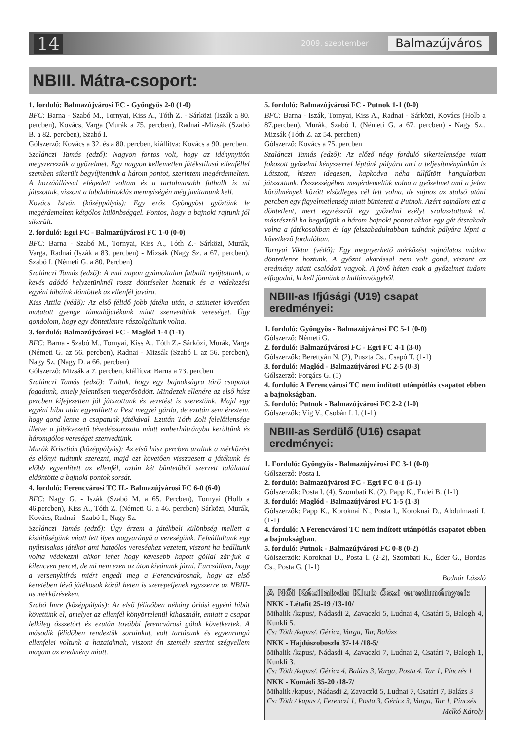14 2009. szeptember Balmazújváros
NBIII. Mátra-csoport:
1. forduló: Balmazújvárosi FC - Gyöngyös 2-0 (1-0)
BFC: Barna - Szabó M., Tornyai, Kiss A., Tóth Z. - Sárközi (Iszák a 80. percben), Kovács, Varga (Murák a 75. percben), Radnai -Mizsák (Szabó B. a 82. percben), Szabó I.
Gólszerző: Kovács a 32. és a 80. percben, kiállítva: Kovács a 90. percben.
Szalánczi Tamás (edző): Nagyon fontos volt, hogy az idénynyitón megszerezzük a győzelmet. Egy nagyon kellemetlen játékstílusú ellenféllel szemben sikerült begyűjtenünk a három pontot, szerintem megérdemelten. A hozzáállással elégedett voltam és a tartalmasabb futballt is mi játszottuk, viszont a labdabirtoklás mennyiségén még javítanunk kell.
Kovács István (középpályás): Egy erős Gyöngyöst győztünk le megérdemelten kétgólos különbséggel. Fontos, hogy a bajnoki rajtunk jól sikerült.
2. forduló: Egri FC - Balmazújvárosi FC 1-0 (0-0)
BFC: Barna - Szabó M., Tornyai, Kiss A., Tóth Z.- Sárközi, Murák, Varga, Radnai (Iszák a 83. percben) - Mizsák (Nagy Sz. a 67. percben), Szabó I. (Németi G. a 80. Percben)
Szalánczi Tamás (edző): A mai napon gyámoltalan futballt nyújtottunk, a kevés adódó helyzetünknél rossz döntéseket hoztunk és a védekezési egyéni hibáink döntöttek az ellenfél javára.
Kiss Attila (védő): Az első félidő jobb játéka után, a szünetet követően mutatott gyenge támadójátékunk miatt szenvedtünk vereséget. Úgy gondolom, hogy egy döntetlenre rászolgáltunk volna.
3. forduló: Balmazújvárosi FC - Maglód 1-4 (1-1)
BFC: Barna - Szabó M., Tornyai, Kiss A., Tóth Z.- Sárközi, Murák, Varga (Németi G. az 56. percben), Radnai - Mizsák (Szabó I. az 56. percben), Nagy Sz. (Nagy D. a 66. percben)
Gólszerző: Mizsák a 7. percben, kiállítva: Barna a 73. percben
Szalánczi Tamás (edző): Tudtuk, hogy egy bajnokságra törő csapatot fogadunk, amely jelentősen megerősödött. Mindezek ellenére az első húsz percben kifejezetten jól játszottunk és vezetést is szereztünk. Majd egy egyéni hiba után egyenlített a Pest megyei gárda, de ezután sem éreztem, hogy gond lenne a csapatunk játékával. Ezután Tóth Zoli felelőtlensége illetve a játékvezető tévedéssorozata miatt emberhátrányba kerültünk és háromgólos vereséget szenvedtünk.
Murák Krisztián (középpályás): Az első húsz percben uraltuk a mérkőzést és előnyt tudtunk szerezni, majd ezt követően visszaesett a játékunk és előbb egyenlített az ellenfél, aztán két büntetőből szerzett találattal eldöntötte a bajnoki pontok sorsát.
4. forduló: Ferencvárosi TC II.- Balmazújvárosi FC 6-0 (6-0)
BFC: Nagy G. - Iszák (Szabó M. a 65. Percben), Tornyai (Holb a 46.percben), Kiss A., Tóth Z. (Németi G. a 46. percben) Sárközi, Murák, Kovács, Radnai - Szabó I., Nagy Sz.
Szalánczi Tamás (edző): Úgy érzem a játékbeli különbség mellett a kishitűségünk miatt lett ilyen nagyarányú a vereségünk. Felvállaltunk egy nyíltsisakos játékot ami hatgólos vereséghez vezetett, viszont ha beálltunk volna védekezni akkor lehet hogy kevesebb kapott góllal zár-juk a kilencven percet, de mi nem ezen az úton kívánunk járni. Furcsállom, hogy a versenykiírás miért engedi meg a Ferencvárosnak, hogy az első keretében lévő játékosok közül heten is szerepeljenek egyszerre az NBIII-as mérkőzéseken.
Szabó Imre (középpályás): Az első félidőben néhány óriási egyéni hibát követtünk el, amelyet az ellenfél könyörtelenül kihasznált, emiatt a csapat lelkileg összetört és ezután további ferencvárosi gólok következtek. A második félidőben rendeztük sorainkat, volt tartásunk és egyenrangú ellenfelei voltunk a hazaiaknak, viszont én személy szerint szégyellem magam az eredmény miatt.
5. forduló: Balmazújvárosi FC - Putnok 1-1 (0-0)
BFC: Barna - Iszák, Tornyai, Kiss A., Radnai - Sárközi, Kovács (Holb a 87.percben), Murák, Szabó I. (Németi G. a 67. percben) - Nagy Sz., Mizsák (Tóth Z. az 54. percben)
Gólszerző: Kovács a 75. percben
Szalánczi Tamás (edző): Az előző négy forduló sikertelensége miatt fokozott győzelmi kényszerrel léptünk pályára ami a teljesítményünkön is Látszott, hiszen idegesen, kapkodva néha túlfűtött hangulatban játszottunk. Összességében megérdemeltük volna a győzelmet ami a jelen körülmények között elsődleges cél lett volna, de sajnos az utolsó utáni percben egy figyelmetlenség miatt büntetett a Putnok. Azért sajnálom ezt a döntetlent, mert egyrészről egy győzelmi esélyt szalasztottunk el, másrészről ha begyűjtjük a három bajnoki pontot akkor egy gát átszakadt volna a játékosokban és így felszabadultabban tudnánk pályára lépni a következő fordulóban.
Tornyai Viktor (védő): Egy megnyerhető mérkőzést sajnálatos módon döntetlenre hoztunk. A győzni akarással nem volt gond, viszont az eredmény miatt csalódott vagyok. A jövő héten csak a győzelmet tudom elfogadni, ki kell jönnünk a hullámvölgyből.
NBIII-as Ifjúsági (U19) csapat eredményei:
1. forduló: Gyöngyös - Balmazújvárosi FC 5-1 (0-0)
Gólszerző: Németi G.
2. forduló: Balmazújvárosi FC - Egri FC 4-1 (3-0)
Gólszerzők: Berettyán N. (2), Puszta Cs., Csapó T. (1-1)
3. forduló: Maglód - Balmazújvárosi FC 2-5 (0-3)
Gólszerző: Forgács G. (5)
4. forduló: A Ferencvárosi TC nem indított utánpótlás csapatot ebben a bajnokságban.
5. forduló: Putnok - Balmazújvárosi FC 2-2 (1-0)
Gólszerzők: Víg V., Csobán I. I. (1-1)
NBIII-as Serdülő (U16) csapat eredményei:
1. Forduló: Gyöngyös - Balmazújvárosi FC 3-1 (0-0)
Gólszerző: Posta I.
2. forduló: Balmazújvárosi FC - Egri FC 8-1 (5-1)
Gólszerzők: Posta I. (4), Szombati K. (2), Papp K., Erdei B. (1-1)
3. forduló: Maglód - Balmazújvárosi FC 1-5 (1-3)
Gólszerzők: Papp K., Koroknai N., Posta I., Koroknai D., Abdulmaati I. (1-1)
4. forduló: A Ferencvárosi TC nem indított utánpótlás csapatot ebben a bajnokságban.
5. forduló: Putnok - Balmazújvárosi FC 0-8 (0-2)
Gólszerzők: Koroknai D., Posta I. (2-2), Szombati K., Éder G., Bordás Cs., Posta G. (1-1)
Bodnár László
A Női Kézilabda Klub őszi eredményei:
NKK - Létafit 25-19 /13-10/
Mihalik /kapus/, Nádasdi 2, Zavaczki 5, Ludnai 4, Csatári 5, Balogh 4, Kunkli 5.
Cs: Tóth /kapus/, Géricz, Varga, Tar, Balázs
NKK - Hajdúszoboszló 37-14 /18-5/
Mihalik /kapus/, Nádasdi 4, Zavaczki 7, Ludnai 2, Csatári 7, Balogh 1, Kunkli 3.
Cs: Tóth /kapus/, Géricz 4, Balázs 3, Varga, Posta 4, Tar 1, Pinczés 1
NKK - Komádi 35-20 /18-7/
Mihalik /kapus/, Nádasdi 2, Zavaczki 5, Ludnai 7, Csatári 7, Balázs 3
Cs: Tóth / kapus /, Ferenczi 1, Posta 3, Géricz 3, Varga, Tar 1, Pinczés
Melkó Károly